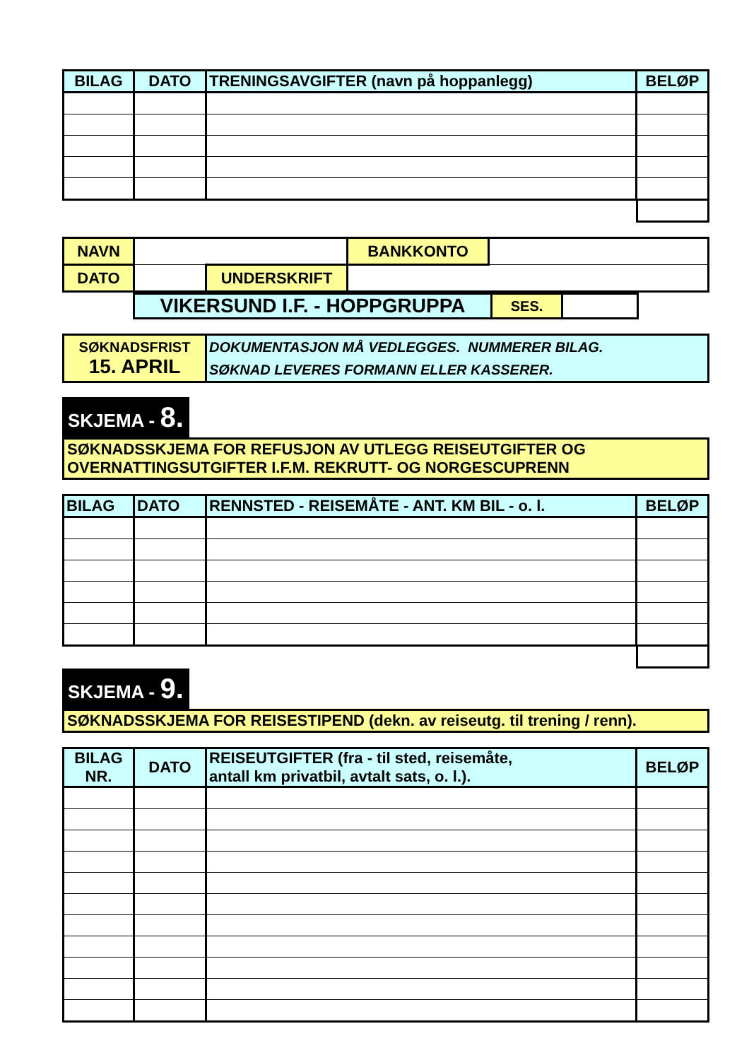| BILAG | DATO | TRENINGSAVGIFTER (navn på hoppanlegg) | BELØP |
| --- | --- | --- | --- |
| NAVN | | | BANKKONTO | |
| DATO | | UNDERSKRIFT | | |
| VIKERSUND I.F. - HOPPGRUPPA | SES. | |
| SØKNADSFRIST 15. APRIL | DOKUMENTASJON MÅ VEDLEGGES. NUMMERER BILAG. SØKNAD LEVERES FORMANN ELLER KASSERER. |
SKJEMA - 8.
SØKNADSSKJEMA FOR REFUSJON AV UTLEGG REISEUTGIFTER OG
OVERNATTINGSUTGIFTER I.F.M. REKRUTT- OG NORGESCUPRENN
| BILAG | DATO | RENNSTED - REISEMÅTE - ANT. KM BIL - o. l. | BELØP |
| --- | --- | --- | --- |
SKJEMA - 9.
SØKNADSSKJEMA FOR REISESTIPEND (dekn. av reiseutg. til trening / renn).
| BILAG NR. | DATO | REISEUTGIFTER (fra - til sted, reisemåte, antall km privatbil, avtalt sats, o. l.). | BELØP |
| --- | --- | --- | --- |